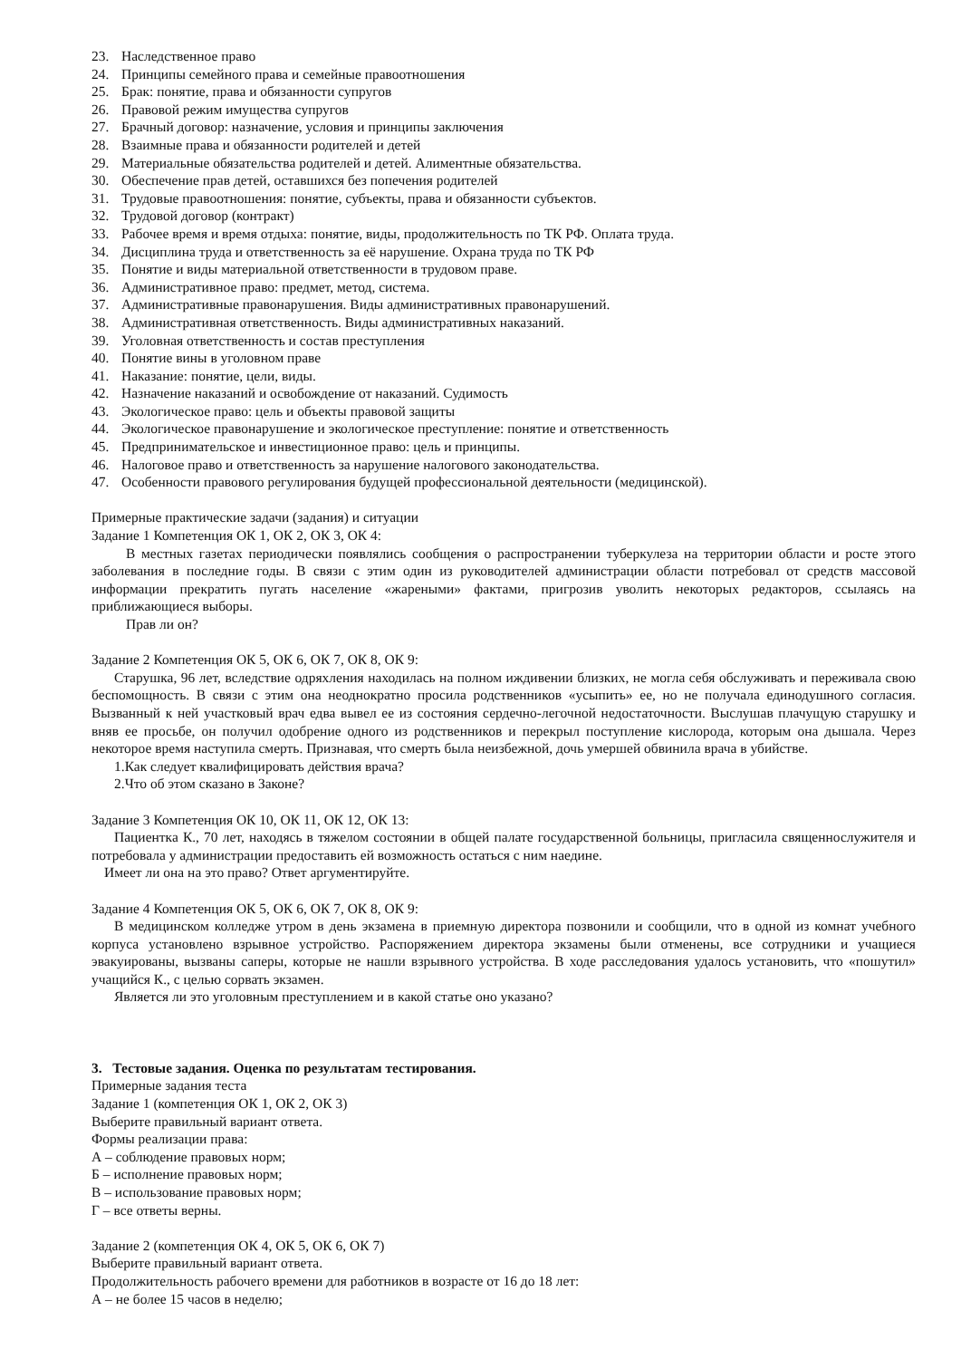23. Наследственное право
24. Принципы семейного права и семейные правоотношения
25. Брак: понятие, права и обязанности супругов
26. Правовой режим имущества супругов
27. Брачный договор: назначение, условия и принципы заключения
28. Взаимные права и обязанности родителей и детей
29. Материальные обязательства родителей и детей. Алиментные обязательства.
30. Обеспечение прав детей, оставшихся без попечения родителей
31. Трудовые правоотношения: понятие, субъекты, права и обязанности субъектов.
32. Трудовой договор (контракт)
33. Рабочее время и время отдыха: понятие, виды, продолжительность по ТК РФ. Оплата труда.
34. Дисциплина труда и ответственность за её нарушение. Охрана труда по ТК РФ
35. Понятие и виды материальной ответственности в трудовом праве.
36. Административное право: предмет, метод, система.
37. Административные правонарушения. Виды административных правонарушений.
38. Административная ответственность. Виды административных наказаний.
39. Уголовная ответственность и состав преступления
40. Понятие вины в уголовном праве
41. Наказание: понятие, цели, виды.
42. Назначение наказаний и освобождение от наказаний. Судимость
43. Экологическое право: цель и объекты правовой защиты
44. Экологическое правонарушение и экологическое преступление: понятие и ответственность
45. Предпринимательское и инвестиционное право: цель и принципы.
46. Налоговое право и ответственность за нарушение налогового законодательства.
47. Особенности правового регулирования будущей профессиональной деятельности (медицинской).
Примерные практические задачи (задания) и ситуации
Задание 1 Компетенция ОК 1, ОК 2, ОК 3, ОК 4:
В местных газетах периодически появлялись сообщения о распространении туберкулеза на территории области и росте этого заболевания в последние годы. В связи с этим один из руководителей администрации области потребовал от средств массовой информации прекратить пугать население «жареными» фактами, пригрозив уволить некоторых редакторов, ссылаясь на приближающиеся выборы.
Прав ли он?
Задание 2 Компетенция ОК 5, ОК 6, ОК 7, ОК 8, ОК 9:
Старушка, 96 лет, вследствие одряхления находилась на полном иждивении близких, не могла себя обслуживать и переживала свою беспомощность. В связи с этим она неоднократно просила родственников «усыпить» ее, но не получала единодушного согласия. Вызванный к ней участковый врач едва вывел ее из состояния сердечно-легочной недостаточности. Выслушав плачущую старушку и вняв ее просьбе, он получил одобрение одного из родственников и перекрыл поступление кислорода, которым она дышала. Через некоторое время наступила смерть. Признавая, что смерть была неизбежной, дочь умершей обвинила врача в убийстве.
1.Как следует квалифицировать действия врача?
2.Что об этом сказано в Законе?
Задание 3 Компетенция ОК 10, ОК 11, ОК 12, ОК 13:
Пациентка К., 70 лет, находясь в тяжелом состоянии в общей палате государственной больницы, пригласила священнослужителя и потребовала у администрации предоставить ей возможность остаться с ним наедине.
Имеет ли она на это право? Ответ аргументируйте.
Задание 4 Компетенция ОК 5, ОК 6, ОК 7, ОК 8, ОК 9:
В медицинском колледже утром в день экзамена в приемную директора позвонили и сообщили, что в одной из комнат учебного корпуса установлено взрывное устройство. Распоряжением директора экзамены были отменены, все сотрудники и учащиеся эвакуированы, вызваны саперы, которые не нашли взрывного устройства. В ходе расследования удалось установить, что «пошутил» учащийся К., с целью сорвать экзамен.
Является ли это уголовным преступлением и в какой статье оно указано?
3. Тестовые задания. Оценка по результатам тестирования.
Примерные задания теста
Задание 1 (компетенция ОК 1, ОК 2, ОК 3)
Выберите правильный вариант ответа.
Формы реализации права:
А – соблюдение правовых норм;
Б – исполнение правовых норм;
В – использование правовых норм;
Г – все ответы верны.
Задание 2 (компетенция ОК 4, ОК 5, ОК 6, ОК 7)
Выберите правильный вариант ответа.
Продолжительность рабочего времени для работников в возрасте от 16 до 18 лет:
А – не более 15 часов в неделю;